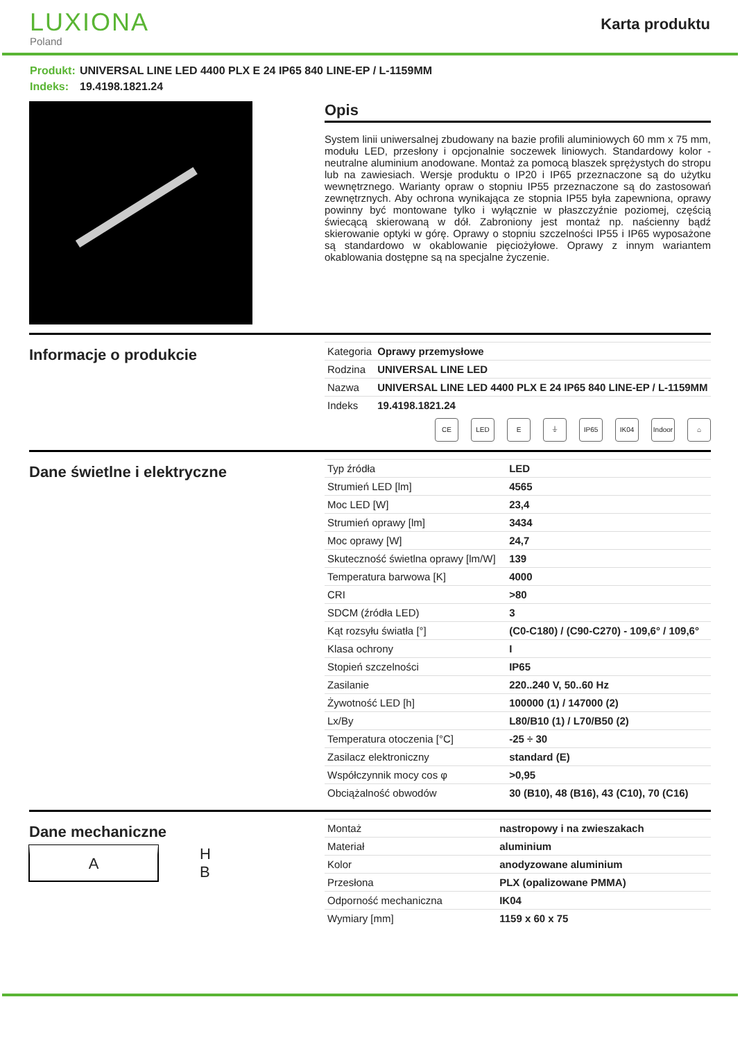LUXIONA
Poland
Karta produktu
Produkt: UNIVERSAL LINE LED 4400 PLX E 24 IP65 840 LINE-EP / L-1159MM
Indeks: 19.4198.1821.24
Opis
System linii uniwersalnej zbudowany na bazie profili aluminiowych 60 mm x 75 mm, modułu LED, przesłony i opcjonalnie soczewek liniowych. Standardowy kolor - neutralne aluminium anodowane. Montaż za pomocą blaszek sprężystych do stropu lub na zawiesiach. Wersje produktu o IP20 i IP65 przeznaczone są do użytku wewnętrznego. Warianty opraw o stopniu IP55 przeznaczone są do zastosowań zewnętrznych. Aby ochrona wynikająca ze stopnia IP55 była zapewniona, oprawy powinny być montowane tylko i wyłącznie w płaszczyźnie poziomej, częścią świecącą skierowaną w dół. Zabroniony jest montaż np. naścienny bądź skierowanie optyki w górę. Oprawy o stopniu szczelności IP55 i IP65 wyposażone są standardowo w okablowanie pięciożyłowe. Oprawy z innym wariantem okablowania dostępne są na specjalne życzenie.
Informacje o produkcie
| Kategoria | Oprawy przemysłowe |
| Rodzina | UNIVERSAL LINE LED |
| Nazwa | UNIVERSAL LINE LED 4400 PLX E 24 IP65 840 LINE-EP / L-1159MM |
| Indeks | 19.4198.1821.24 |
CE LED E ⏚ IP65 IK04 Indoor
⌂
Dane świetlne i elektryczne
| Typ źródła | LED |
| Strumień LED [lm] | 4565 |
| Moc LED [W] | 23,4 |
| Strumień oprawy [lm] | 3434 |
| Moc oprawy [W] | 24,7 |
| Skuteczność świetlna oprawy [lm/W] | 139 |
| Temperatura barwowa [K] | 4000 |
| CRI | >80 |
| SDCM (źródła LED) | 3 |
| Kąt rozsyłu światła [°] | (C0-C180) / (C90-C270) - 109,6° / 109,6° |
| Klasa ochrony | I |
| Stopień szczelności | IP65 |
| Zasilanie | 220..240 V, 50..60 Hz |
| Żywotność LED [h] | 100000 (1) / 147000 (2) |
| Lx/By | L80/B10 (1) / L70/B50 (2) |
| Temperatura otoczenia [°C] | -25 ÷ 30 |
| Zasilacz elektroniczny | standard (E) |
| Współczynnik mocy cos φ | >0,95 |
| Obciążalność obwodów | 30 (B10), 48 (B16), 43 (C10), 70 (C16) |
Dane mechaniczne
A H
B
| Montaż | nastropowy i na zwieszakach |
| Materiał | aluminium |
| Kolor | anodyzowane aluminium |
| Przesłona | PLX (opalizowane PMMA) |
| Odporność mechaniczna | IK04 |
| Wymiary [mm] | 1159 x 60 x 75 |